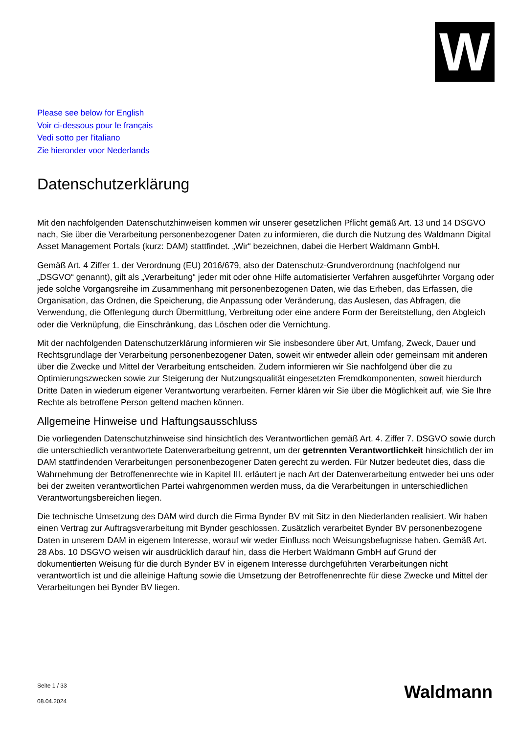W
Please see below for English
Voir ci-dessous pour le français
Vedi sotto per l'italiano
Zie hieronder voor Nederlands
Datenschutzerklärung
Mit den nachfolgenden Datenschutzhinweisen kommen wir unserer gesetzlichen Pflicht gemäß Art. 13 und 14 DSGVO nach, Sie über die Verarbeitung personenbezogener Daten zu informieren, die durch die Nutzung des Waldmann Digital Asset Management Portals (kurz: DAM) stattfindet. „Wir“ bezeichnen, dabei die Herbert Waldmann GmbH.
Gemäß Art. 4 Ziffer 1. der Verordnung (EU) 2016/679, also der Datenschutz-Grundverordnung (nachfolgend nur „DSGVO“ genannt), gilt als „Verarbeitung“ jeder mit oder ohne Hilfe automatisierter Verfahren ausgeführter Vorgang oder jede solche Vorgangsreihe im Zusammenhang mit personenbezogenen Daten, wie das Erheben, das Erfassen, die Organisation, das Ordnen, die Speicherung, die Anpassung oder Veränderung, das Auslesen, das Abfragen, die Verwendung, die Offenlegung durch Übermittlung, Verbreitung oder eine andere Form der Bereitstellung, den Abgleich oder die Verknüpfung, die Einschränkung, das Löschen oder die Vernichtung.
Mit der nachfolgenden Datenschutzerklärung informieren wir Sie insbesondere über Art, Umfang, Zweck, Dauer und Rechtsgrundlage der Verarbeitung personenbezogener Daten, soweit wir entweder allein oder gemeinsam mit anderen über die Zwecke und Mittel der Verarbeitung entscheiden. Zudem informieren wir Sie nachfolgend über die zu Optimierungszwecken sowie zur Steigerung der Nutzungsqualität eingesetzten Fremdkomponenten, soweit hierdurch Dritte Daten in wiederum eigener Verantwortung verarbeiten. Ferner klären wir Sie über die Möglichkeit auf, wie Sie Ihre Rechte als betroffene Person geltend machen können.
Allgemeine Hinweise und Haftungsausschluss
Die vorliegenden Datenschutzhinweise sind hinsichtlich des Verantwortlichen gemäß Art. 4. Ziffer 7. DSGVO sowie durch die unterschiedlich verantwortete Datenverarbeitung getrennt, um der getrennten Verantwortlichkeit hinsichtlich der im DAM stattfindenden Verarbeitungen personenbezogener Daten gerecht zu werden. Für Nutzer bedeutet dies, dass die Wahrnehmung der Betroffenenrechte wie in Kapitel III. erläutert je nach Art der Datenverarbeitung entweder bei uns oder bei der zweiten verantwortlichen Partei wahrgenommen werden muss, da die Verarbeitungen in unterschiedlichen Verantwortungsbereichen liegen.
Die technische Umsetzung des DAM wird durch die Firma Bynder BV mit Sitz in den Niederlanden realisiert. Wir haben einen Vertrag zur Auftragsverarbeitung mit Bynder geschlossen. Zusätzlich verarbeitet Bynder BV personenbezogene Daten in unserem DAM in eigenem Interesse, worauf wir weder Einfluss noch Weisungsbefugnisse haben. Gemäß Art. 28 Abs. 10 DSGVO weisen wir ausdrücklich darauf hin, dass die Herbert Waldmann GmbH auf Grund der dokumentierten Weisung für die durch Bynder BV in eigenem Interesse durchgeführten Verarbeitungen nicht verantwortlich ist und die alleinige Haftung sowie die Umsetzung der Betroffenenrechte für diese Zwecke und Mittel der Verarbeitungen bei Bynder BV liegen.
Seite 1 / 33
08.04.2024
Waldmann